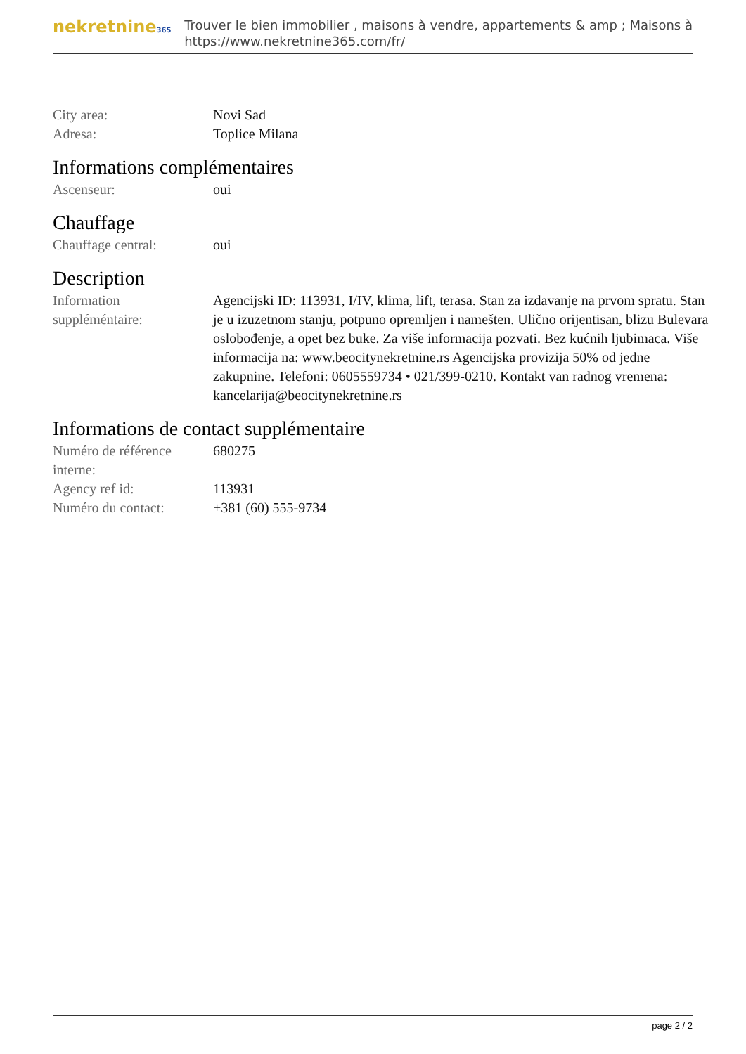nekretnine365
Trouver le bien immobilier , maisons à vendre, appartements & amp ; Maisons à
https://www.nekretnine365.com/fr/
| City area: | Novi Sad |
| Adresa: | Toplice Milana |
Informations complémentaires
| Ascenseur: | oui |
Chauffage
| Chauffage central: | oui |
Description
| Information suppléméntaire: | Agencijski ID: 113931, I/IV, klima, lift, terasa. Stan za izdavanje na prvom spratu. Stan je u izuzetnom stanju, potpuno opremljen i namešten. Ulično orijentisan, blizu Bulevara oslobođenje, a opet bez buke. Za više informacija pozvati. Bez kućnih ljubimaca. Više informacija na: www.beocitynekretnine.rs Agencijska provizija 50% od jedne zakupnine. Telefoni: 0605559734 • 021/399-0210. Kontakt van radnog vremena: kancelarija@beocitynekretnine.rs |
Informations de contact supplémentaire
| Numéro de référence interne: | 680275 |
| Agency ref id: | 113931 |
| Numéro du contact: | +381 (60) 555-9734 |
page 2 / 2